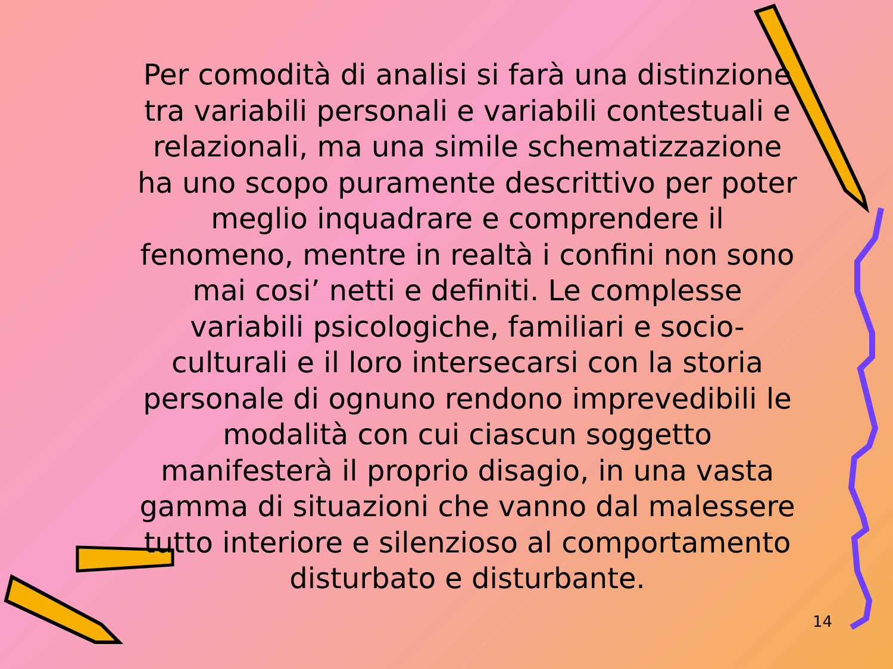Per comodità di analisi si farà una distinzione tra variabili personali e variabili contestuali e relazionali, ma una simile schematizzazione ha uno scopo puramente descrittivo per poter meglio inquadrare e comprendere il fenomeno, mentre in realtà i confini non sono mai cosi’ netti e definiti. Le complesse variabili psicologiche, familiari e socio-culturali e il loro intersecarsi con la storia personale di ognuno rendono imprevedibili le modalità con cui ciascun soggetto manifesterà il proprio disagio, in una vasta gamma di situazioni che vanno dal malessere tutto interiore e silenzioso al comportamento disturbato e disturbante.
14